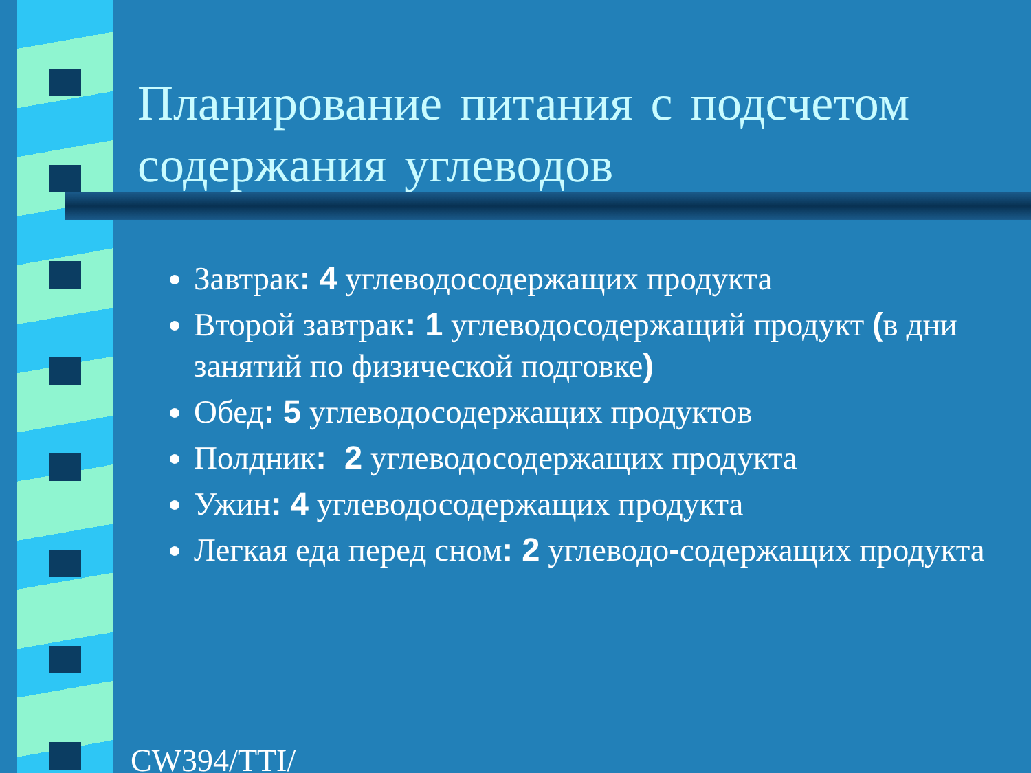Планирование питания с подсчетом содержания углеводов
Завтрак: 4 углеводосодержащих продукта
Второй завтрак: 1 углеводосодержащий продукт (в дни занятий по физической подговке)
Обед: 5 углеводосодержащих продуктов
Полдник: 2 углеводосодержащих продукта
Ужин: 4 углеводосодержащих продукта
Легкая еда перед сном: 2 углеводо-содержащих продукта
CW394/TTI/